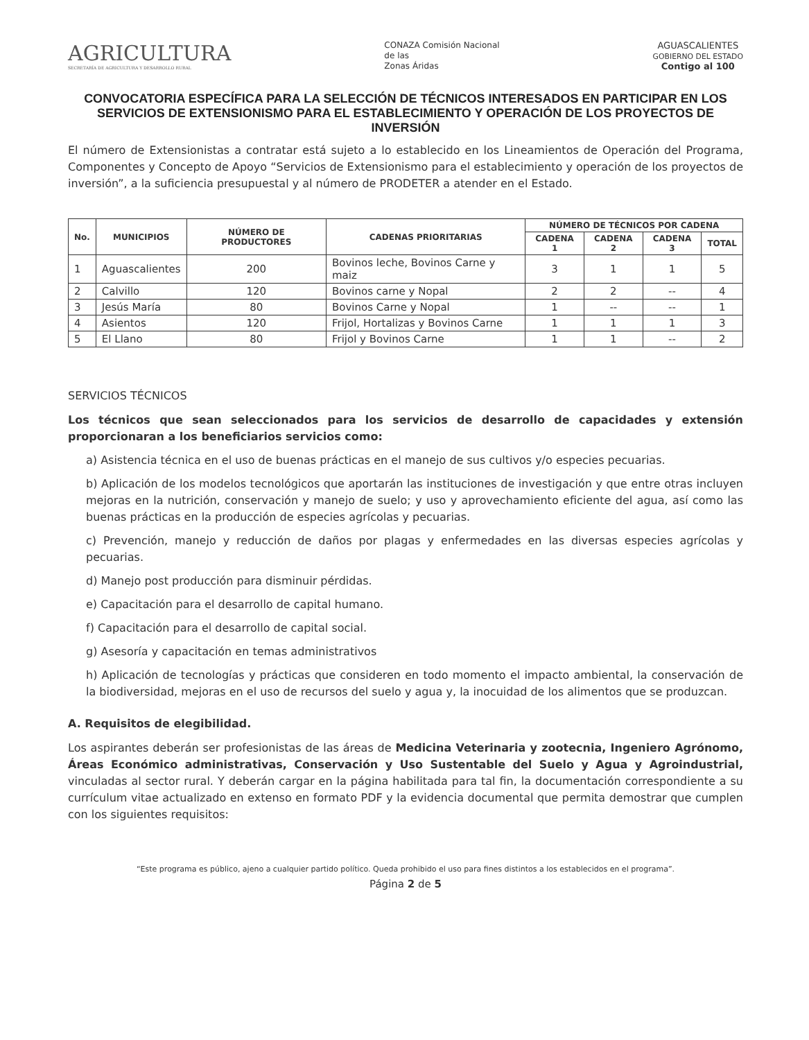AGRICULTURA
SECRETARÍA DE AGRICULTURA Y DESARROLLO RURAL
CONAZA Comisión Nacional
de las
Zonas Áridas
AGUASCALIENTES
GOBIERNO DEL ESTADO
Contigo al 100
CONVOCATORIA ESPECÍFICA PARA LA SELECCIÓN DE TÉCNICOS INTERESADOS EN PARTICIPAR EN LOS SERVICIOS DE EXTENSIONISMO PARA EL ESTABLECIMIENTO Y OPERACIÓN DE LOS PROYECTOS DE INVERSIÓN
El número de Extensionistas a contratar está sujeto a lo establecido en los Lineamientos de Operación del Programa, Componentes y Concepto de Apoyo “Servicios de Extensionismo para el establecimiento y operación de los proyectos de inversión”, a la suficiencia presupuestal y al número de PRODETER a atender en el Estado.
| No. | MUNICIPIOS | NÚMERO DE PRODUCTORES | CADENAS PRIORITARIAS | NÚMERO DE TÉCNICOS POR CADENA | | | |
| --- | --- | --- | --- | --- | --- | --- | --- |
| | | | | CADENA 1 | CADENA 2 | CADENA 3 | TOTAL |
| 1 | Aguascalientes | 200 | Bovinos leche, Bovinos Carne y maiz | 3 | 1 | 1 | 5 |
| 2 | Calvillo | 120 | Bovinos carne y Nopal | 2 | 2 | -- | 4 |
| 3 | Jesús María | 80 | Bovinos Carne y Nopal | 1 | -- | -- | 1 |
| 4 | Asientos | 120 | Frijol, Hortalizas y Bovinos Carne | 1 | 1 | 1 | 3 |
| 5 | El Llano | 80 | Frijol y Bovinos Carne | 1 | 1 | -- | 2 |
SERVICIOS TÉCNICOS
Los técnicos que sean seleccionados para los servicios de desarrollo de capacidades y extensión proporcionaran a los beneficiarios servicios como:
a) Asistencia técnica en el uso de buenas prácticas en el manejo de sus cultivos y/o especies pecuarias.
b) Aplicación de los modelos tecnológicos que aportarán las instituciones de investigación y que entre otras incluyen mejoras en la nutrición, conservación y manejo de suelo; y uso y aprovechamiento eficiente del agua, así como las buenas prácticas en la producción de especies agrícolas y pecuarias.
c) Prevención, manejo y reducción de daños por plagas y enfermedades en las diversas especies agrícolas y pecuarias.
d) Manejo post producción para disminuir pérdidas.
e) Capacitación para el desarrollo de capital humano.
f) Capacitación para el desarrollo de capital social.
g) Asesoría y capacitación en temas administrativos
h) Aplicación de tecnologías y prácticas que consideren en todo momento el impacto ambiental, la conservación de la biodiversidad, mejoras en el uso de recursos del suelo y agua y, la inocuidad de los alimentos que se produzcan.
A. Requisitos de elegibilidad.
Los aspirantes deberán ser profesionistas de las áreas de Medicina Veterinaria y zootecnia, Ingeniero Agrónomo, Áreas Económico administrativas, Conservación y Uso Sustentable del Suelo y Agua y Agroindustrial, vinculadas al sector rural. Y deberán cargar en la página habilitada para tal fin, la documentación correspondiente a su currículum vitae actualizado en extenso en formato PDF y la evidencia documental que permita demostrar que cumplen con los siguientes requisitos:
“Este programa es público, ajeno a cualquier partido político. Queda prohibido el uso para fines distintos a los establecidos en el programa”.
Página 2 de 5